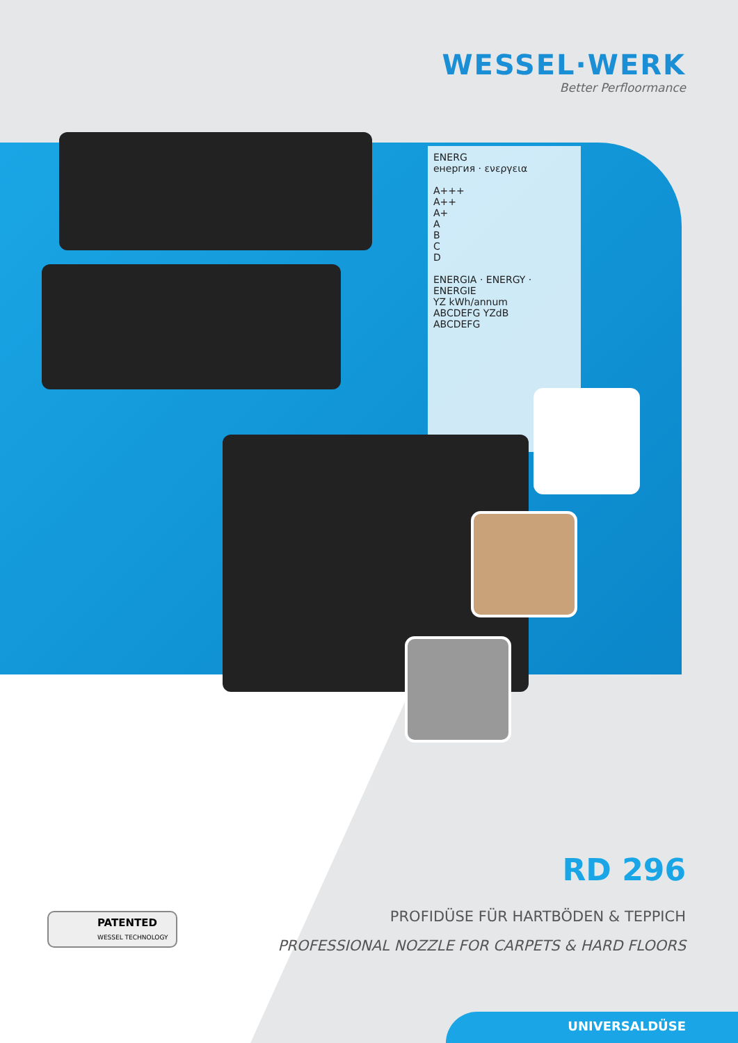WESSEL·WERK
Better Perfloormance
ENERG
енергия · ενεργεια
A+++
A++
A+
A
B
C
D
ENERGIA · ENERGY · ENERGIE
YZ kWh/annum
ABCDEFG YZdB
ABCDEFG
RD 296
PROFIDÜSE FÜR HARTBÖDEN & TEPPICH
PROFESSIONAL NOZZLE FOR CARPETS & HARD FLOORS
PATENTED
WESSEL TECHNOLOGY
UNIVERSALDÜSE